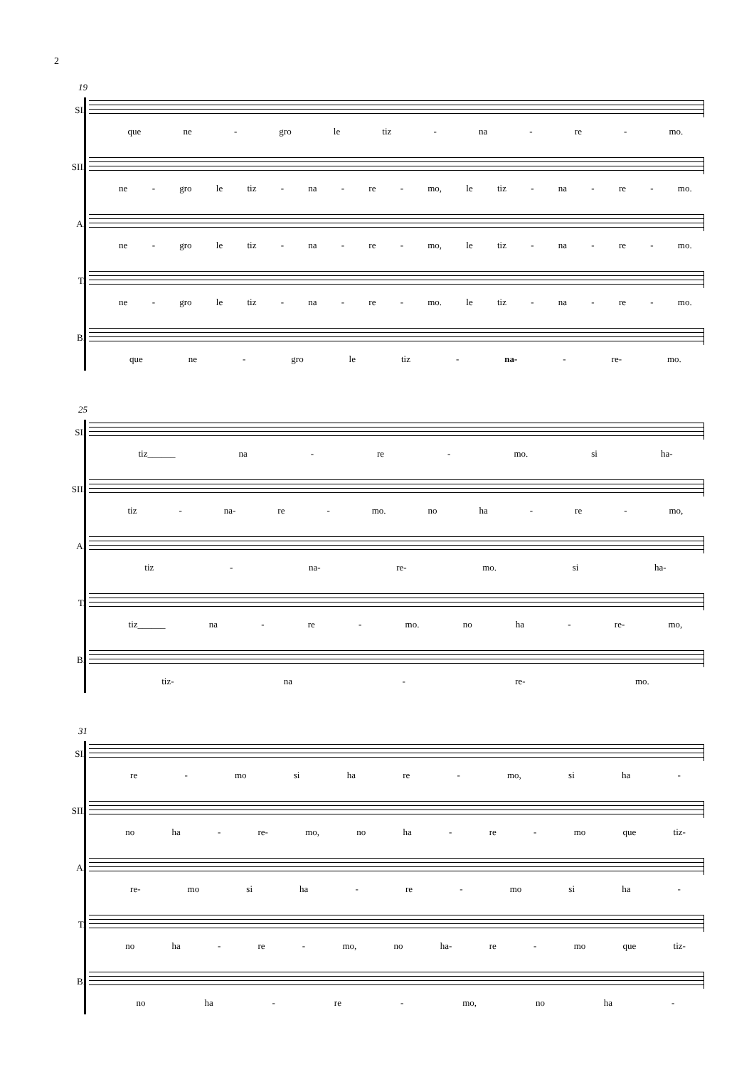2
19
SI.
que ne - gro le tiz - na - re - mo.
SII.
ne - gro le tiz - na - re - mo, le tiz - na - re - mo.
A.
ne - gro le tiz - na - re - mo, le tiz - na - re - mo.
T.
ne - gro le tiz - na - re - mo. le tiz - na - re - mo.
B.
que ne - gro le tiz - na- - re- mo.
25
SI.
tiz______ na - re - mo. si ha-
SII.
tiz - na- re - mo. no ha - re - mo,
A.
tiz - na- re- mo. si ha-
T.
tiz______ na - re - mo. no ha - re- mo,
B.
tiz- na - re- mo.
31
SI.
re - mo si ha re - mo, si ha -
SII.
no ha - re- mo, no ha - re - mo que tiz-
A.
re- mo si ha - re - mo si ha -
T.
no ha - re - mo, no ha- re - mo que tiz-
B.
no ha - re - mo, no ha -